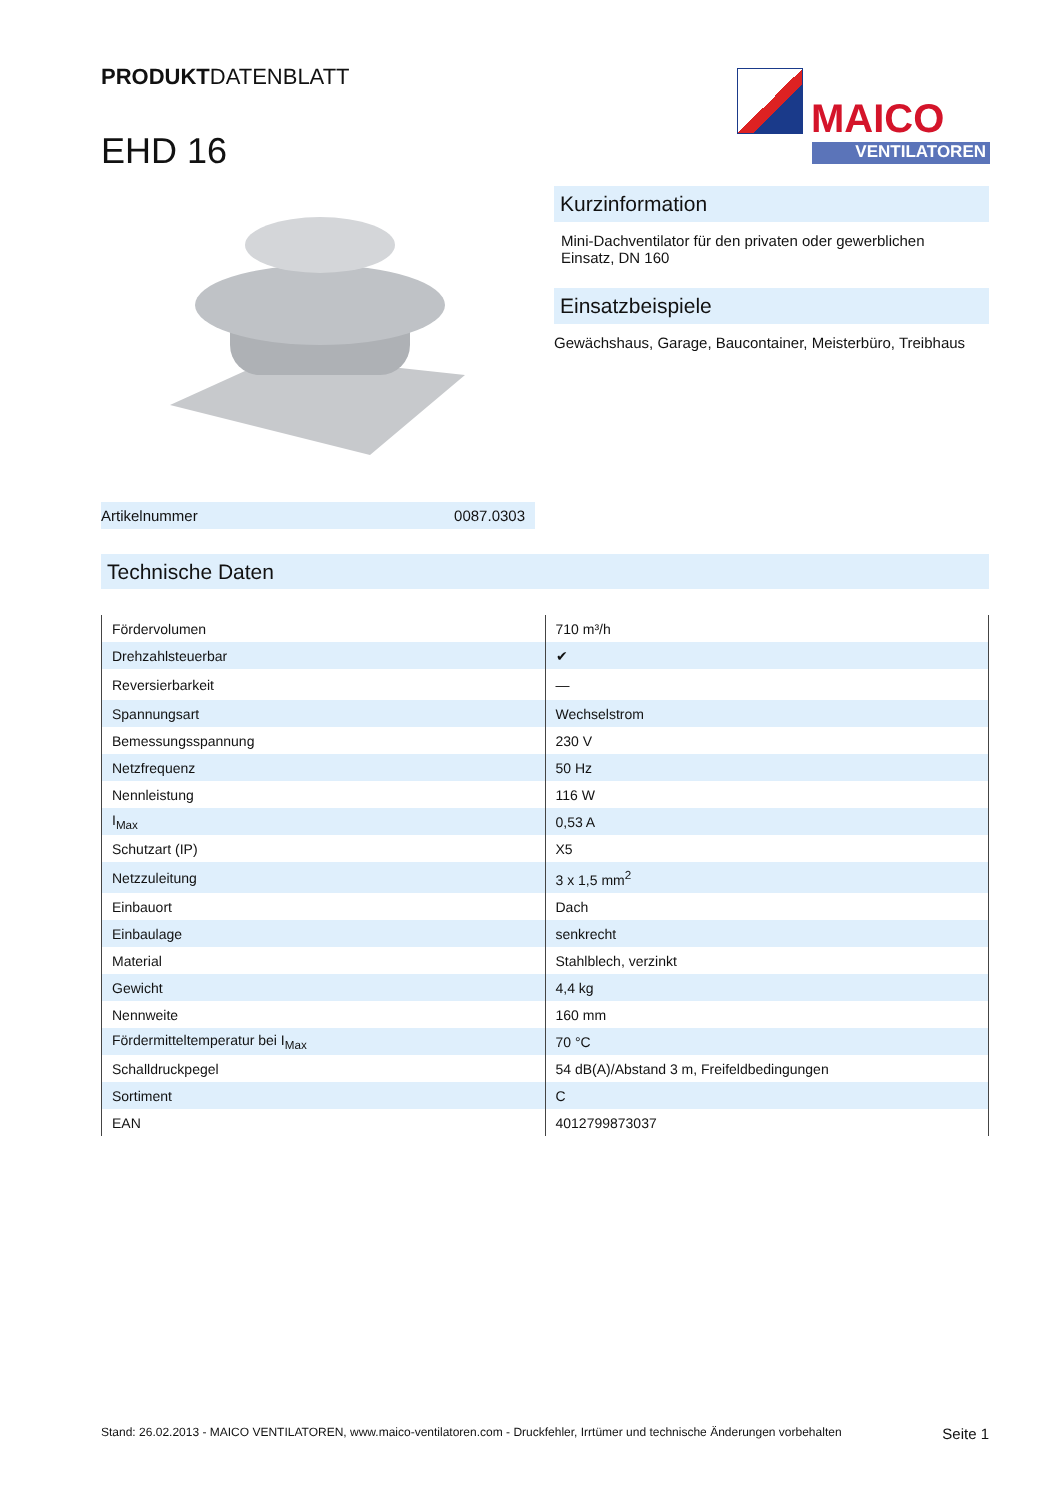PRODUKTDATENBLATT
EHD 16
MAICO
VENTILATOREN
Kurzinformation
Mini-Dachventilator für den privaten oder gewerblichen Einsatz, DN 160
Einsatzbeispiele
Gewächshaus, Garage, Baucontainer, Meisterbüro, Treibhaus
Artikelnummer 0087.0303
Technische Daten
| Fördervolumen | 710 m³/h |
| Drehzahlsteuerbar | ✔ |
| Reversierbarkeit | — |
| Spannungsart | Wechselstrom |
| Bemessungsspannung | 230 V |
| Netzfrequenz | 50 Hz |
| Nennleistung | 116 W |
| I<sub>Max</sub> | 0,53 A |
| Schutzart (IP) | X5 |
| Netzzuleitung | 3 x 1,5 mm<sup>2</sup> |
| Einbauort | Dach |
| Einbaulage | senkrecht |
| Material | Stahlblech, verzinkt |
| Gewicht | 4,4 kg |
| Nennweite | 160 mm |
| Fördermitteltemperatur bei I<sub>Max</sub> | 70 °C |
| Schalldruckpegel | 54 dB(A)/Abstand 3 m, Freifeldbedingungen |
| Sortiment | C |
| EAN | 4012799873037 |
Stand: 26.02.2013 - MAICO VENTILATOREN, www.maico-ventilatoren.com - Druckfehler, Irrtümer und technische Änderungen vorbehalten Seite 1